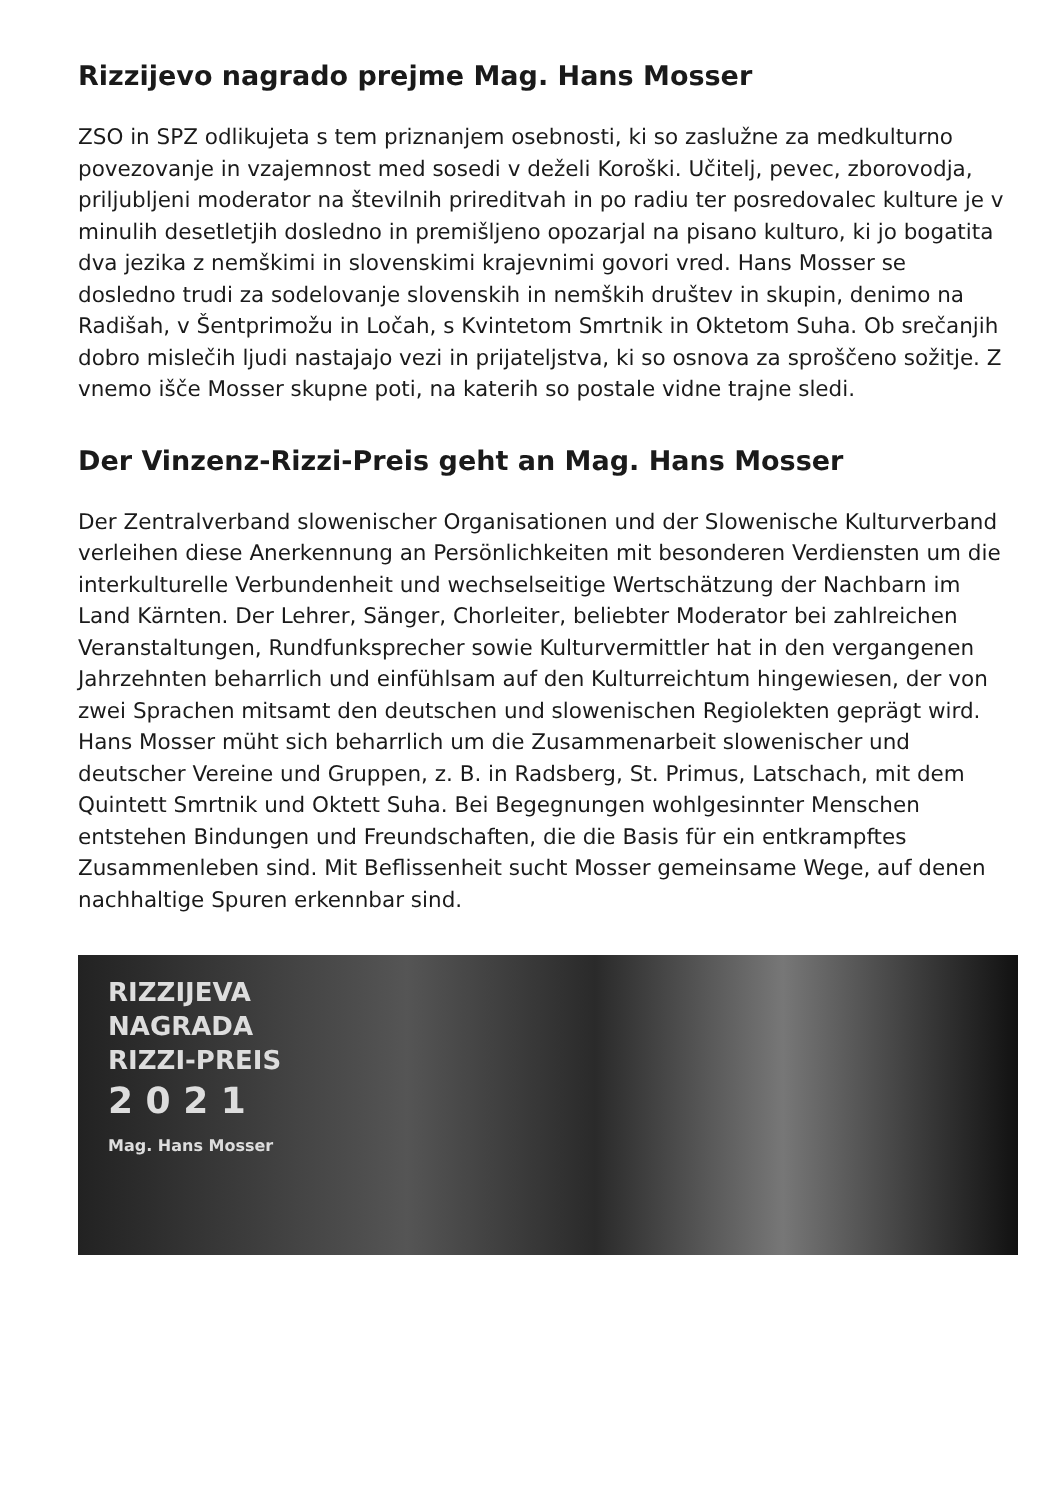Rizzijevo nagrado prejme Mag. Hans Mosser
ZSO in SPZ odlikujeta s tem priznanjem osebnosti, ki so zaslužne za medkulturno povezovanje in vzajemnost med sosedi v deželi Koroški. Učitelj, pevec, zborovodja, priljubljeni moderator na številnih prireditvah in po radiu ter posredovalec kulture je v minulih desetletjih dosledno in premišljeno opozarjal na pisano kulturo, ki jo bogatita dva jezika z nemškimi in slovenskimi krajevnimi govori vred. Hans Mosser se dosledno trudi za sodelovanje slovenskih in nemških društev in skupin, denimo na Radišah, v Šentprimožu in Ločah, s Kvintetom Smrtnik in Oktetom Suha. Ob srečanjih dobro mislečih ljudi nastajajo vezi in prijateljstva, ki so osnova za sproščeno sožitje. Z vnemo išče Mosser skupne poti, na katerih so postale vidne trajne sledi.
Der Vinzenz-Rizzi-Preis geht an Mag. Hans Mosser
Der Zentralverband slowenischer Organisationen und der Slowenische Kulturverband verleihen diese Anerkennung an Persönlichkeiten mit besonderen Verdiensten um die interkulturelle Verbundenheit und wechselseitige Wertschätzung der Nachbarn im Land Kärnten. Der Lehrer, Sänger, Chorleiter, beliebter Moderator bei zahlreichen Veranstaltungen, Rundfunksprecher sowie Kulturvermittler hat in den vergangenen Jahrzehnten beharrlich und einfühlsam auf den Kulturreichtum hingewiesen, der von zwei Sprachen mitsamt den deutschen und slowenischen Regiolekten geprägt wird. Hans Mosser müht sich beharrlich um die Zusammenarbeit slowenischer und deutscher Vereine und Gruppen, z. B. in Radsberg, St. Primus, Latschach, mit dem Quintett Smrtnik und Oktett Suha. Bei Begegnungen wohlgesinnter Menschen entstehen Bindungen und Freundschaften, die die Basis für ein entkrampftes Zusammenleben sind. Mit Beflissenheit sucht Mosser gemeinsame Wege, auf denen nachhaltige Spuren erkennbar sind.
RIZZIJEVA
NAGRADA
RIZZI-PREIS
2 0 2 1
Mag. Hans Mosser